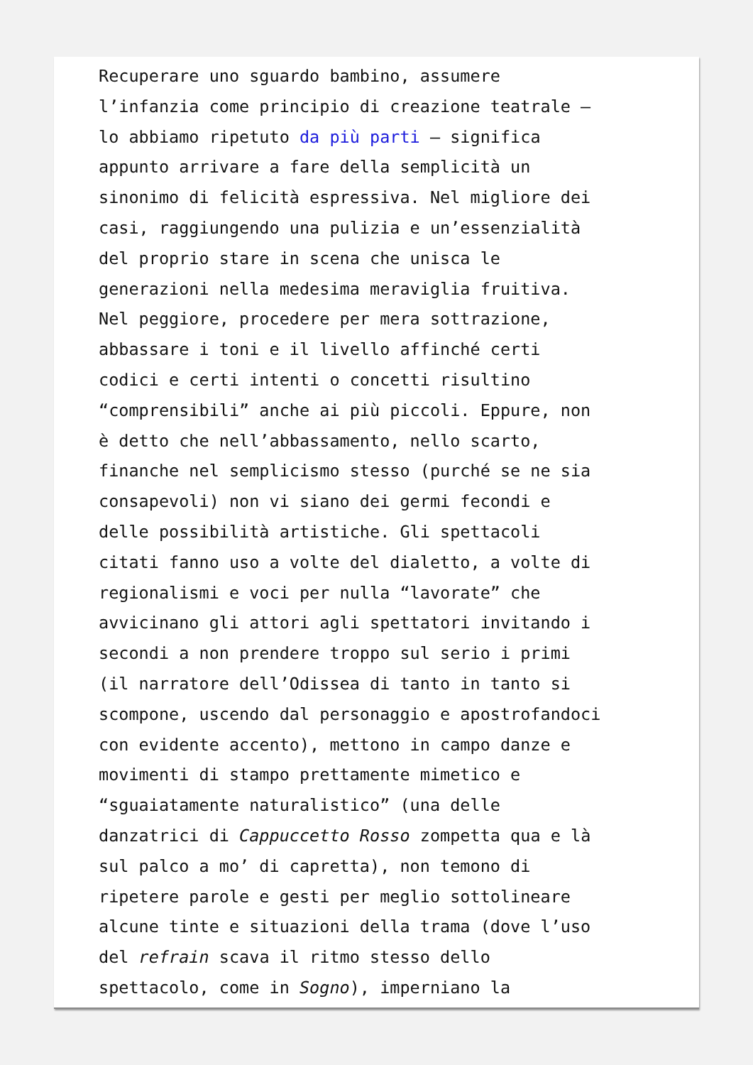Recuperare uno sguardo bambino, assumere l’infanzia come principio di creazione teatrale – lo abbiamo ripetuto da più parti – significa appunto arrivare a fare della semplicità un sinonimo di felicità espressiva. Nel migliore dei casi, raggiungendo una pulizia e un’essenzialità del proprio stare in scena che unisca le generazioni nella medesima meraviglia fruitiva. Nel peggiore, procedere per mera sottrazione, abbassare i toni e il livello affinché certi codici e certi intenti o concetti risultino “comprensibili” anche ai più piccoli. Eppure, non è detto che nell’abbassamento, nello scarto, finanche nel semplicismo stesso (purché se ne sia consapevoli) non vi siano dei germi fecondi e delle possibilità artistiche. Gli spettacoli citati fanno uso a volte del dialetto, a volte di regionalismi e voci per nulla “lavorate” che avvicinano gli attori agli spettatori invitando i secondi a non prendere troppo sul serio i primi (il narratore dell’Odissea di tanto in tanto si scompone, uscendo dal personaggio e apostrofandoci con evidente accento), mettono in campo danze e movimenti di stampo prettamente mimetico e “sguaiatamente naturalistico” (una delle danzatrici di Cappuccetto Rosso zompetta qua e là sul palco a mo’ di capretta), non temono di ripetere parole e gesti per meglio sottolineare alcune tinte e situazioni della trama (dove l’uso del refrain scava il ritmo stesso dello spettacolo, come in Sogno), imperniano la